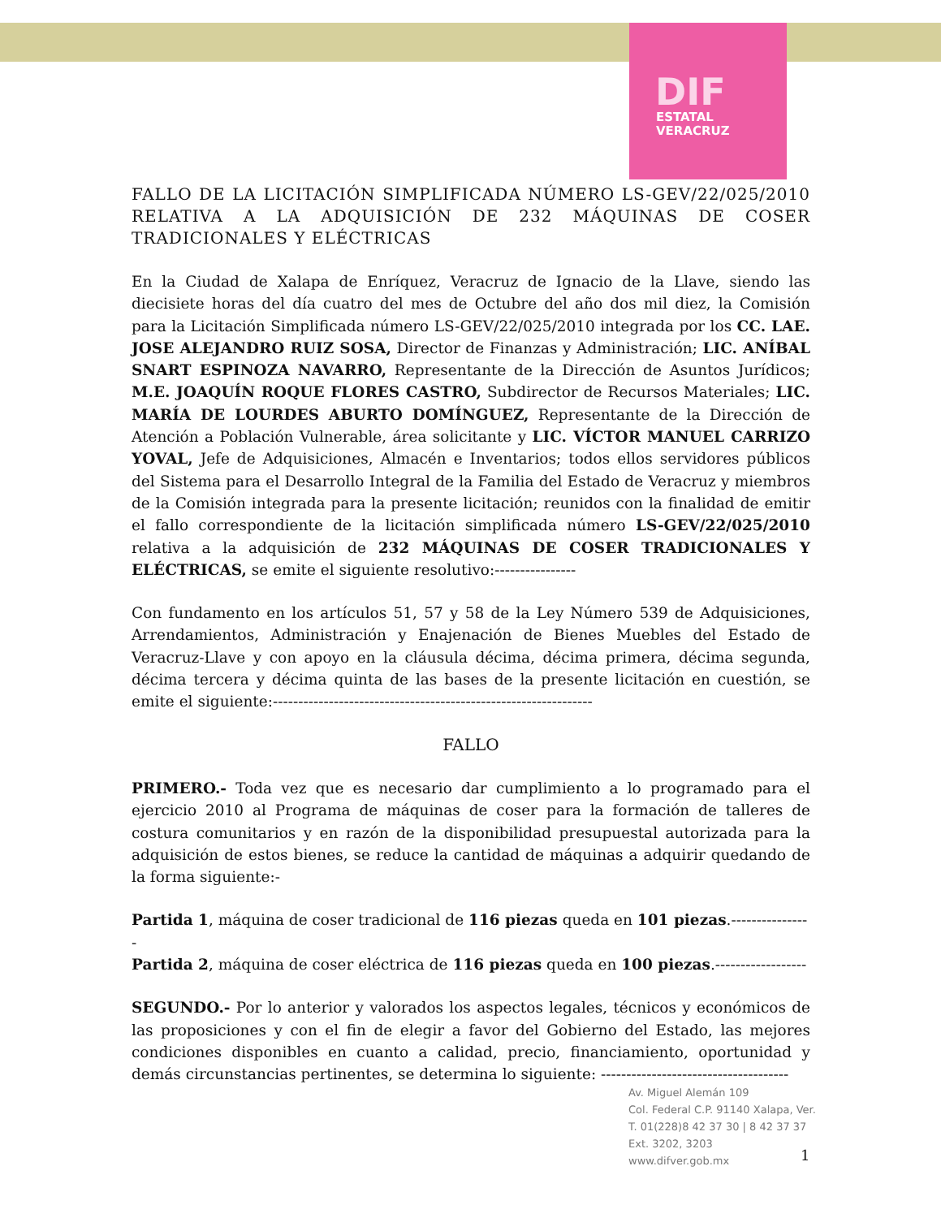DIF
ESTATAL
VERACRUZ
FALLO DE LA LICITACIÓN SIMPLIFICADA NÚMERO LS-GEV/22/025/2010 RELATIVA A LA ADQUISICIÓN DE 232 MÁQUINAS DE COSER TRADICIONALES Y ELÉCTRICAS
En la Ciudad de Xalapa de Enríquez, Veracruz de Ignacio de la Llave, siendo las diecisiete horas del día cuatro del mes de Octubre del año dos mil diez, la Comisión para la Licitación Simplificada número LS-GEV/22/025/2010 integrada por los CC. LAE. JOSE ALEJANDRO RUIZ SOSA, Director de Finanzas y Administración; LIC. ANÍBAL SNART ESPINOZA NAVARRO, Representante de la Dirección de Asuntos Jurídicos; M.E. JOAQUÍN ROQUE FLORES CASTRO, Subdirector de Recursos Materiales; LIC. MARÍA DE LOURDES ABURTO DOMÍNGUEZ, Representante de la Dirección de Atención a Población Vulnerable, área solicitante y LIC. VÍCTOR MANUEL CARRIZO YOVAL, Jefe de Adquisiciones, Almacén e Inventarios; todos ellos servidores públicos del Sistema para el Desarrollo Integral de la Familia del Estado de Veracruz y miembros de la Comisión integrada para la presente licitación; reunidos con la finalidad de emitir el fallo correspondiente de la licitación simplificada número LS-GEV/22/025/2010 relativa a la adquisición de 232 MÁQUINAS DE COSER TRADICIONALES Y ELÉCTRICAS, se emite el siguiente resolutivo:----------------
Con fundamento en los artículos 51, 57 y 58 de la Ley Número 539 de Adquisiciones, Arrendamientos, Administración y Enajenación de Bienes Muebles del Estado de Veracruz-Llave y con apoyo en la cláusula décima, décima primera, décima segunda, décima tercera y décima quinta de las bases de la presente licitación en cuestión, se emite el siguiente:---------------------------------------------------------------
FALLO
PRIMERO.- Toda vez que es necesario dar cumplimiento a lo programado para el ejercicio 2010 al Programa de máquinas de coser para la formación de talleres de costura comunitarios y en razón de la disponibilidad presupuestal autorizada para la adquisición de estos bienes, se reduce la cantidad de máquinas a adquirir quedando de la forma siguiente:-
Partida 1, máquina de coser tradicional de 116 piezas queda en 101 piezas.----------------
Partida 2, máquina de coser eléctrica de 116 piezas queda en 100 piezas.------------------
SEGUNDO.- Por lo anterior y valorados los aspectos legales, técnicos y económicos de las proposiciones y con el fin de elegir a favor del Gobierno del Estado, las mejores condiciones disponibles en cuanto a calidad, precio, financiamiento, oportunidad y demás circunstancias pertinentes, se determina lo siguiente: -------------------------------------
Av. Miguel Alemán 109
Col. Federal C.P. 91140 Xalapa, Ver.
T. 01(228)8 42 37 30 | 8 42 37 37
Ext. 3202, 3203
www.difver.gob.mx
1